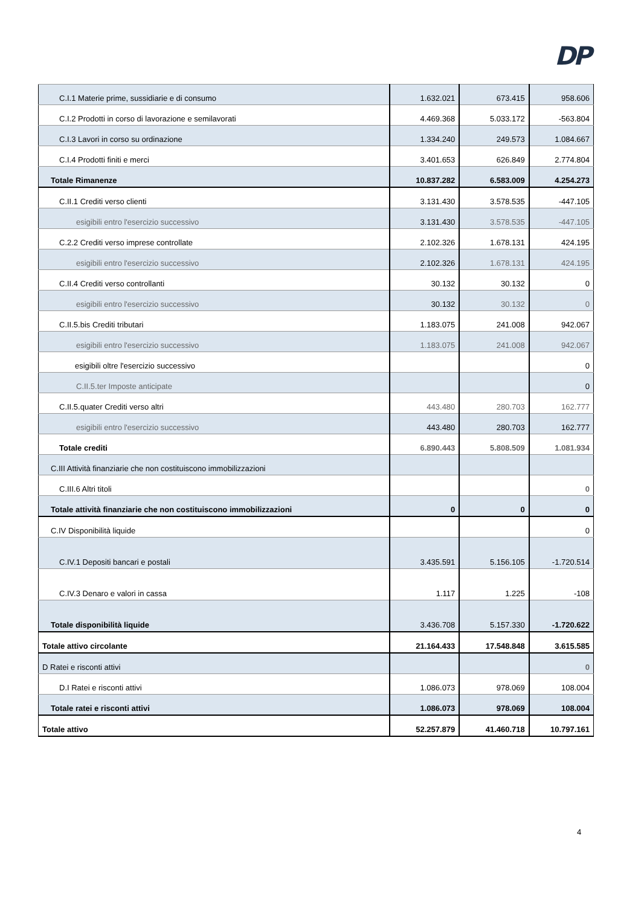DP
| C.I.1 Materie prime, sussidiarie e di consumo | 1.632.021 | 673.415 | 958.606 |
| C.I.2 Prodotti in corso di lavorazione e semilavorati | 4.469.368 | 5.033.172 | -563.804 |
| C.I.3 Lavori in corso su ordinazione | 1.334.240 | 249.573 | 1.084.667 |
| C.I.4 Prodotti finiti e merci | 3.401.653 | 626.849 | 2.774.804 |
| Totale Rimanenze | 10.837.282 | 6.583.009 | 4.254.273 |
| C.II.1 Crediti verso clienti | 3.131.430 | 3.578.535 | -447.105 |
| esigibili entro l'esercizio successivo | 3.131.430 | 3.578.535 | -447.105 |
| C.2.2 Crediti verso imprese controllate | 2.102.326 | 1.678.131 | 424.195 |
| esigibili entro l'esercizio successivo | 2.102.326 | 1.678.131 | 424.195 |
| C.II.4 Crediti verso controllanti | 30.132 | 30.132 | 0 |
| esigibili entro l'esercizio successivo | 30.132 | 30.132 | 0 |
| C.II.5.bis Crediti tributari | 1.183.075 | 241.008 | 942.067 |
| esigibili entro l'esercizio successivo | 1.183.075 | 241.008 | 942.067 |
| esigibili oltre l'esercizio successivo | | | 0 |
| C.II.5.ter Imposte anticipate | | | 0 |
| C.II.5.quater Crediti verso altri | 443.480 | 280.703 | 162.777 |
| esigibili entro l'esercizio successivo | 443.480 | 280.703 | 162.777 |
| Totale crediti | 6.890.443 | 5.808.509 | 1.081.934 |
| C.III Attività finanziarie che non costituiscono immobilizzazioni | | | |
| C.III.6 Altri titoli | | | 0 |
| Totale attività finanziarie che non costituiscono immobilizzazioni | 0 | 0 | 0 |
| C.IV Disponibilità liquide | | | 0 |
| C.IV.1 Depositi bancari e postali | 3.435.591 | 5.156.105 | -1.720.514 |
| C.IV.3 Denaro e valori in cassa | 1.117 | 1.225 | -108 |
| Totale disponibilità liquide | 3.436.708 | 5.157.330 | -1.720.622 |
| Totale attivo circolante | 21.164.433 | 17.548.848 | 3.615.585 |
| D Ratei e risconti attivi | | | 0 |
| D.I Ratei e risconti attivi | 1.086.073 | 978.069 | 108.004 |
| Totale ratei e risconti attivi | 1.086.073 | 978.069 | 108.004 |
| Totale attivo | 52.257.879 | 41.460.718 | 10.797.161 |
4